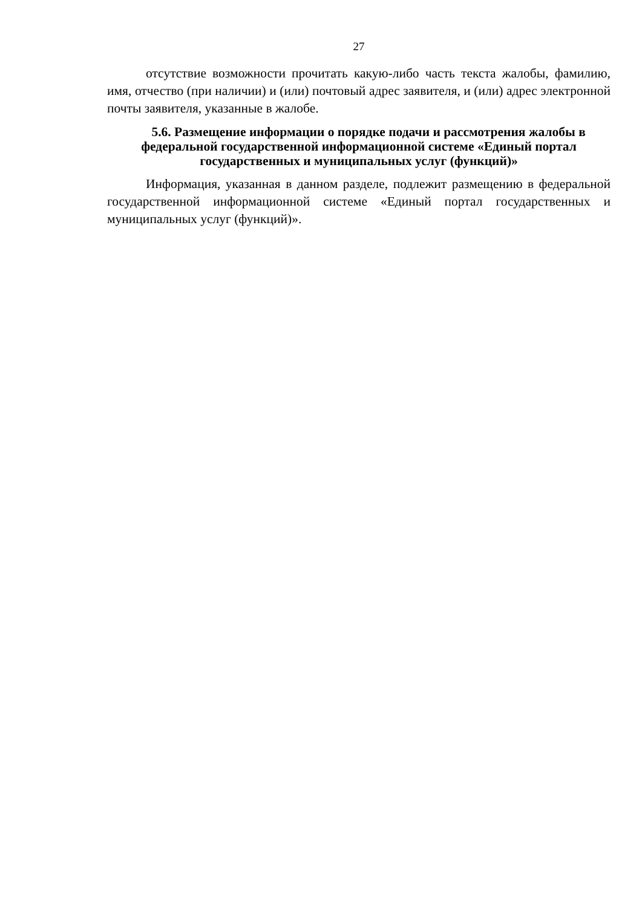27
отсутствие возможности прочитать какую-либо часть текста жалобы, фамилию, имя, отчество (при наличии) и (или) почтовый адрес заявителя, и (или) адрес электронной почты заявителя, указанные в жалобе.
5.6. Размещение информации о порядке подачи и рассмотрения жалобы в федеральной государственной информационной системе «Единый портал государственных и муниципальных услуг (функций)»
Информация, указанная в данном разделе, подлежит размещению в федеральной государственной информационной системе «Единый портал государственных и муниципальных услуг (функций)».